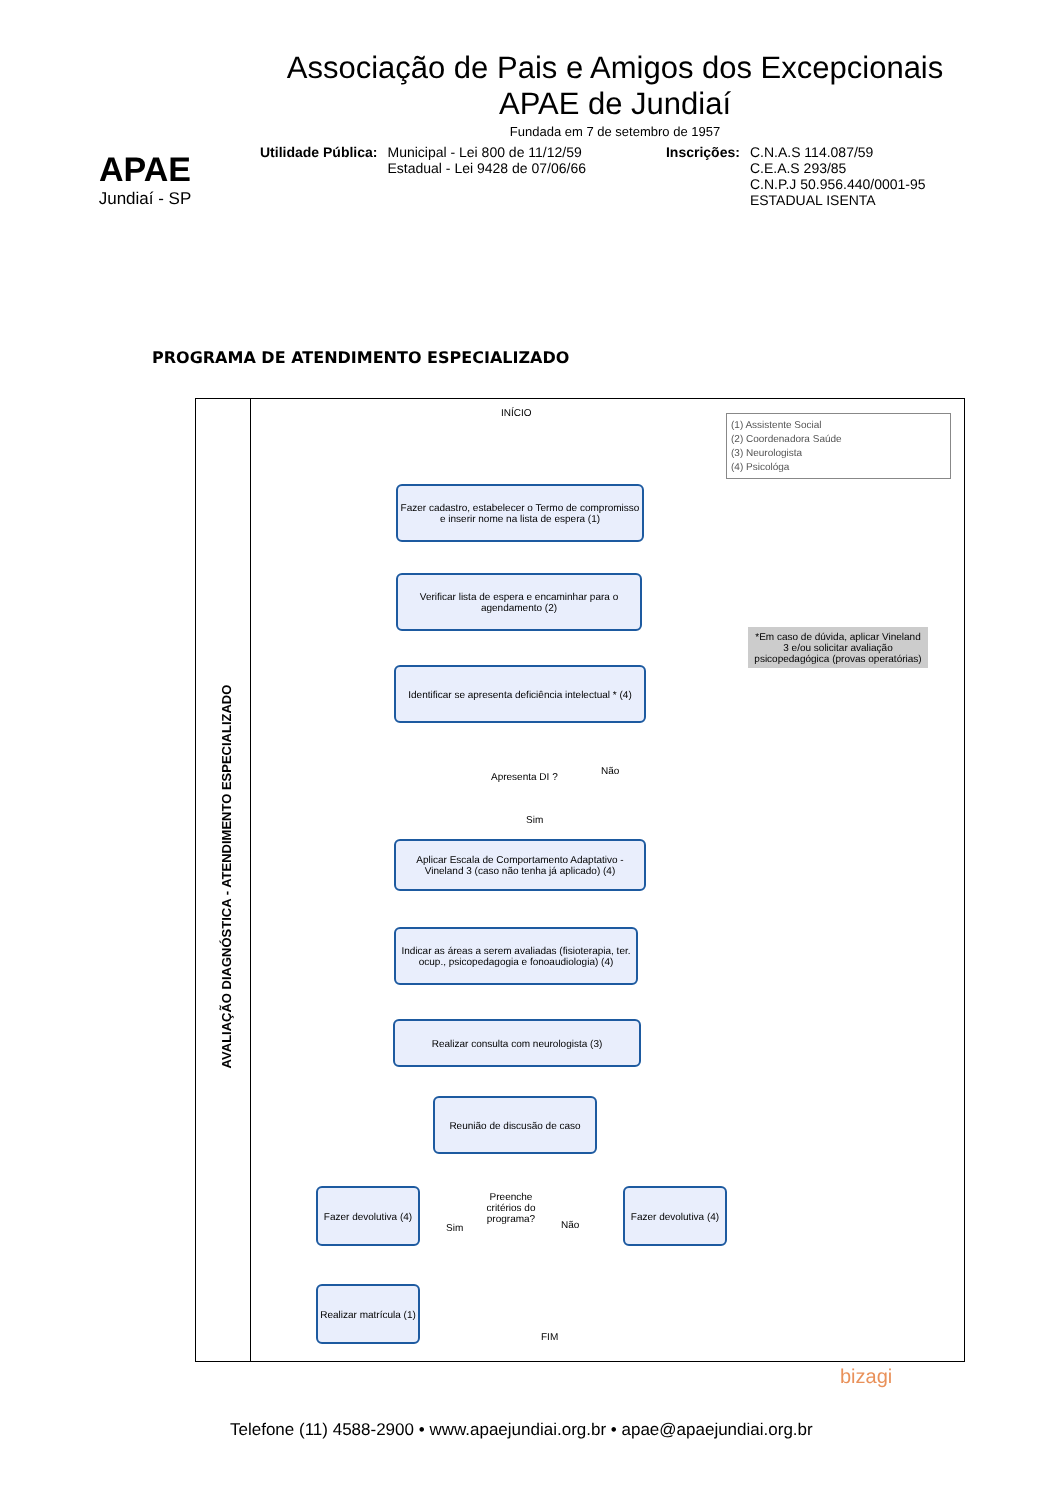APAE
Jundiaí - SP
Associação de Pais e Amigos dos Excepcionais
APAE de Jundiaí
Fundada em 7 de setembro de 1957
Utilidade Pública: Municipal - Lei 800 de 11/12/59
Estadual - Lei 9428 de 07/06/66
Inscrições: C.N.A.S 114.087/59
C.E.A.S 293/85
C.N.P.J 50.956.440/0001-95
ESTADUAL ISENTA
PROGRAMA DE ATENDIMENTO ESPECIALIZADO
AVALIAÇÃO DIAGNÓSTICA - ATENDIMENTO ESPECIALIZADO
INÍCIO
(1) Assistente Social
(2) Coordenadora Saúde
(3) Neurologista
(4) Psicológa
Fazer cadastro, estabelecer o Termo de compromisso e inserir nome na lista de espera (1)
Verificar lista de espera e encaminhar para o agendamento (2)
*Em caso de dúvida, aplicar Vineland 3 e/ou solicitar avaliação psicopedagógica (provas operatórias)
Identificar se apresenta deficiência intelectual * (4)
Apresenta DI ?
Não
Sim
Aplicar Escala de Comportamento Adaptativo - Vineland 3 (caso não tenha já aplicado) (4)
Indicar as áreas a serem avaliadas (fisioterapia, ter. ocup., psicopedagogia e fonoaudiologia) (4)
Realizar consulta com neurologista (3)
Reunião de discusão de caso
Fazer devolutiva (4)
Preenche critérios do programa?
Sim Não
Fazer devolutiva (4)
Realizar matrícula (1)
FIM
bizagi
Telefone (11) 4588-2900 • www.apaejundiai.org.br • apae@apaejundiai.org.br